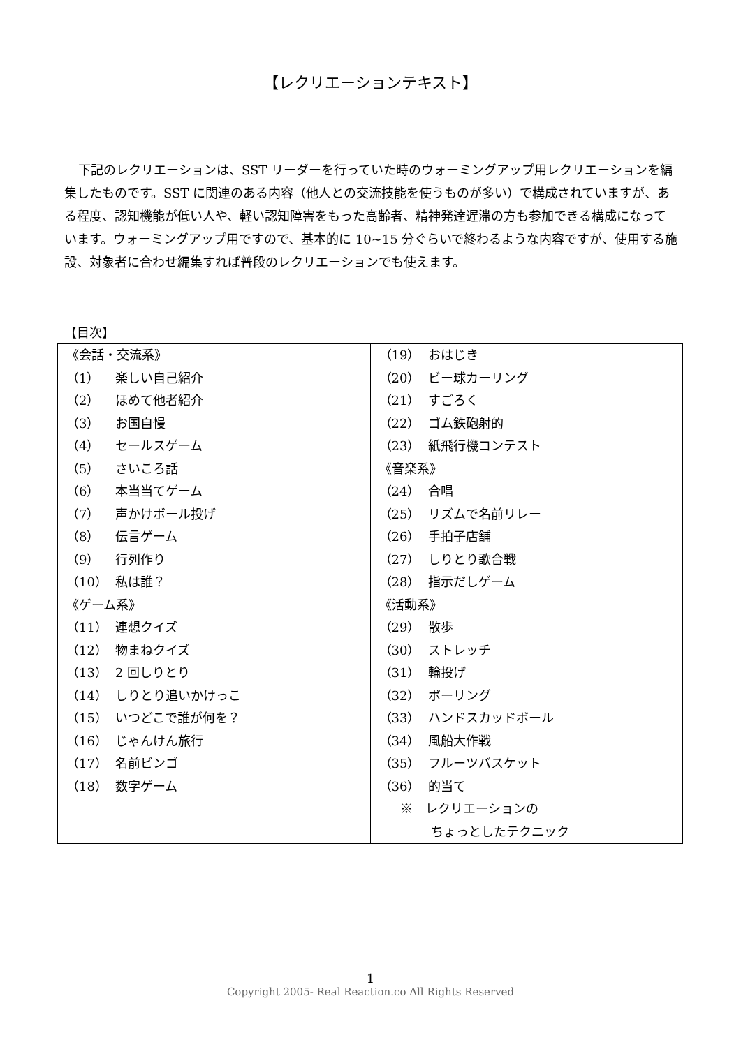【レクリエーションテキスト】
下記のレクリエーションは、SST リーダーを行っていた時のウォーミングアップ用レクリエーションを編集したものです。SST に関連のある内容（他人との交流技能を使うものが多い）で構成されていますが、ある程度、認知機能が低い人や、軽い認知障害をもった高齢者、精神発達遅滞の方も参加できる構成になっています。ウォーミングアップ用ですので、基本的に 10~15 分ぐらいで終わるような内容ですが、使用する施設、対象者に合わせ編集すれば普段のレクリエーションでも使えます。
【目次】
| 《会話・交流系》 （1） 楽しい自己紹介 （2） ほめて他者紹介 （3） お国自慢 （4） セールスゲーム （5） さいころ話 （6） 本当当てゲーム （7） 声かけボール投げ （8） 伝言ゲーム （9） 行列作り （10） 私は誰？ 《ゲーム系》 （11） 連想クイズ （12） 物まねクイズ （13） 2 回しりとり （14） しりとり追いかけっこ （15） いつどこで誰が何を？ （16） じゃんけん旅行 （17） 名前ビンゴ （18） 数字ゲーム | （19） おはじき （20） ビー球カーリング （21） すごろく （22） ゴム鉄砲射的 （23） 紙飛行機コンテスト 《音楽系》 （24） 合唱 （25） リズムで名前リレー （26） 手拍子店舗 （27） しりとり歌合戦 （28） 指示だしゲーム 《活動系》 （29） 散歩 （30） ストレッチ （31） 輪投げ （32） ボーリング （33） ハンドスカッドボール （34） 風船大作戦 （35） フルーツバスケット （36） 的当て ※ レクリエーションの ちょっとしたテクニック |
1
Copyright 2005- Real Reaction.co All Rights Reserved